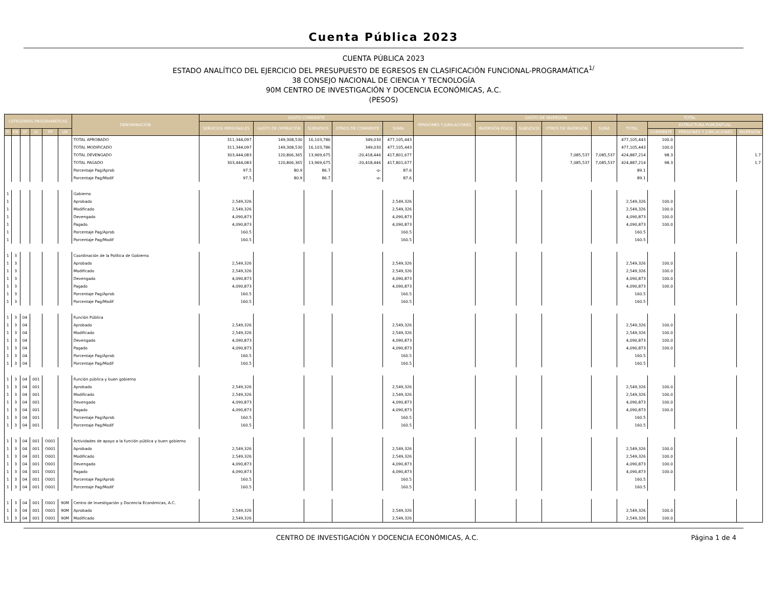Cuenta Pública 2023
CUENTA PÚBLICA 2023
ESTADO ANALÍTICO DEL EJERCICIO DEL PRESUPUESTO DE EGRESOS EN CLASIFICACIÓN FUNCIONAL-PROGRAMÁTICA<sup>1/</sup>
38 CONSEJO NACIONAL DE CIENCIA Y TECNOLOGÍA
90M CENTRO DE INVESTIGACIÓN Y DOCENCIA ECONÓMICAS, A.C.
(PESOS)
| CATEGORÍAS PROGRAMÁTICAS | | | | | | DENOMINACIÓN | GASTO CORRIENTE | | | | | PENSIONES Y JUBILACIONES | GASTO DE INVERSIÓN | | | | TOTAL | | | |
| --- | --- | --- | --- | --- | --- | --- | --- | --- | --- | --- | --- | --- | --- | --- | --- | --- | --- | --- | --- | --- |
| | | | | | | | SERVICIOS PERSONALES | GASTO DE OPERACIÓN | SUBSIDIOS | OTROS DE CORRIENTE | SUMA | | INVERSIÓN FÍSICA | SUBSIDIOS | OTROS DE INVERSIÓN | SUMA | TOTAL | ESTRUCTURA PORCENTUAL | | |
| FI | FN | SF | AI | PP | UR | | | | | | | | | | | | | CORRIENTE | PENSIONES Y JUBILACIONES | INVERSIÓN |
| | | | | | | TOTAL APROBADO | 311,344,097 | 149,308,530 | 16,103,786 | 349,030 | 477,105,443 | | | | | | 477,105,443 | 100.0 | | |
| | | | | | | TOTAL MODIFICADO | 311,344,097 | 149,308,530 | 16,103,786 | 349,030 | 477,105,443 | | | | | | 477,105,443 | 100.0 | | |
| | | | | | | TOTAL DEVENGADO | 303,444,083 | 120,806,365 | 13,969,675 | -20,418,446 | 417,801,677 | | | | 7,085,537 | 7,085,537 | 424,887,214 | 98.3 | | 1.7 |
| | | | | | | TOTAL PAGADO | 303,444,083 | 120,806,365 | 13,969,675 | -20,418,446 | 417,801,677 | | | | 7,085,537 | 7,085,537 | 424,887,214 | 98.3 | | 1.7 |
| | | | | | | Porcentaje Pag/Aprob | 97.5 | 80.9 | 86.7 | -o- | 87.6 | | | | | | 89.1 | | | |
| | | | | | | Porcentaje Pag/Modif | 97.5 | 80.9 | 86.7 | -o- | 87.6 | | | | | | 89.1 | | | |
| 1 | | | | | | Gobierno | | | | | | | | | | | | | | |
| 1 | | | | | | Aprobado | 2,549,326 | | | | 2,549,326 | | | | | | 2,549,326 | 100.0 | | |
| 1 | | | | | | Modificado | 2,549,326 | | | | 2,549,326 | | | | | | 2,549,326 | 100.0 | | |
| 1 | | | | | | Devengado | 4,090,873 | | | | 4,090,873 | | | | | | 4,090,873 | 100.0 | | |
| 1 | | | | | | Pagado | 4,090,873 | | | | 4,090,873 | | | | | | 4,090,873 | 100.0 | | |
| 1 | | | | | | Porcentaje Pag/Aprob | 160.5 | | | | 160.5 | | | | | | 160.5 | | | |
| 1 | | | | | | Porcentaje Pag/Modif | 160.5 | | | | 160.5 | | | | | | 160.5 | | | |
| 1 | 3 | | | | | Coordinación de la Política de Gobierno | | | | | | | | | | | | | | |
| 1 | 3 | | | | | Aprobado | 2,549,326 | | | | 2,549,326 | | | | | | 2,549,326 | 100.0 | | |
| 1 | 3 | | | | | Modificado | 2,549,326 | | | | 2,549,326 | | | | | | 2,549,326 | 100.0 | | |
| 1 | 3 | | | | | Devengado | 4,090,873 | | | | 4,090,873 | | | | | | 4,090,873 | 100.0 | | |
| 1 | 3 | | | | | Pagado | 4,090,873 | | | | 4,090,873 | | | | | | 4,090,873 | 100.0 | | |
| 1 | 3 | | | | | Porcentaje Pag/Aprob | 160.5 | | | | 160.5 | | | | | | 160.5 | | | |
| 1 | 3 | | | | | Porcentaje Pag/Modif | 160.5 | | | | 160.5 | | | | | | 160.5 | | | |
| 1 | 3 | 04 | | | | Función Pública | | | | | | | | | | | | | | |
| 1 | 3 | 04 | | | | Aprobado | 2,549,326 | | | | 2,549,326 | | | | | | 2,549,326 | 100.0 | | |
| 1 | 3 | 04 | | | | Modificado | 2,549,326 | | | | 2,549,326 | | | | | | 2,549,326 | 100.0 | | |
| 1 | 3 | 04 | | | | Devengado | 4,090,873 | | | | 4,090,873 | | | | | | 4,090,873 | 100.0 | | |
| 1 | 3 | 04 | | | | Pagado | 4,090,873 | | | | 4,090,873 | | | | | | 4,090,873 | 100.0 | | |
| 1 | 3 | 04 | | | | Porcentaje Pag/Aprob | 160.5 | | | | 160.5 | | | | | | 160.5 | | | |
| 1 | 3 | 04 | | | | Porcentaje Pag/Modif | 160.5 | | | | 160.5 | | | | | | 160.5 | | | |
| 1 | 3 | 04 | 001 | | | Función pública y buen gobierno | | | | | | | | | | | | | | |
| 1 | 3 | 04 | 001 | | | Aprobado | 2,549,326 | | | | 2,549,326 | | | | | | 2,549,326 | 100.0 | | |
| 1 | 3 | 04 | 001 | | | Modificado | 2,549,326 | | | | 2,549,326 | | | | | | 2,549,326 | 100.0 | | |
| 1 | 3 | 04 | 001 | | | Devengado | 4,090,873 | | | | 4,090,873 | | | | | | 4,090,873 | 100.0 | | |
| 1 | 3 | 04 | 001 | | | Pagado | 4,090,873 | | | | 4,090,873 | | | | | | 4,090,873 | 100.0 | | |
| 1 | 3 | 04 | 001 | | | Porcentaje Pag/Aprob | 160.5 | | | | 160.5 | | | | | | 160.5 | | | |
| 1 | 3 | 04 | 001 | | | Porcentaje Pag/Modif | 160.5 | | | | 160.5 | | | | | | 160.5 | | | |
| 1 | 3 | 04 | 001 | O001 | | Actividades de apoyo a la función pública y buen gobierno | | | | | | | | | | | | | | |
| 1 | 3 | 04 | 001 | O001 | | Aprobado | 2,549,326 | | | | 2,549,326 | | | | | | 2,549,326 | 100.0 | | |
| 1 | 3 | 04 | 001 | O001 | | Modificado | 2,549,326 | | | | 2,549,326 | | | | | | 2,549,326 | 100.0 | | |
| 1 | 3 | 04 | 001 | O001 | | Devengado | 4,090,873 | | | | 4,090,873 | | | | | | 4,090,873 | 100.0 | | |
| 1 | 3 | 04 | 001 | O001 | | Pagado | 4,090,873 | | | | 4,090,873 | | | | | | 4,090,873 | 100.0 | | |
| 1 | 3 | 04 | 001 | O001 | | Porcentaje Pag/Aprob | 160.5 | | | | 160.5 | | | | | | 160.5 | | | |
| 1 | 3 | 04 | 001 | O001 | | Porcentaje Pag/Modif | 160.5 | | | | 160.5 | | | | | | 160.5 | | | |
| 1 | 3 | 04 | 001 | O001 | 90M | Centro de Investigación y Docencia Económicas, A.C. | | | | | | | | | | | | | | |
| 1 | 3 | 04 | 001 | O001 | 90M | Aprobado | 2,549,326 | | | | 2,549,326 | | | | | | 2,549,326 | 100.0 | | |
| 1 | 3 | 04 | 001 | O001 | 90M | Modificado | 2,549,326 | | | | 2,549,326 | | | | | | 2,549,326 | 100.0 | | |
CENTRO DE INVESTIGACIÓN Y DOCENCIA ECONÓMICAS, A.C. Página 1 de 4